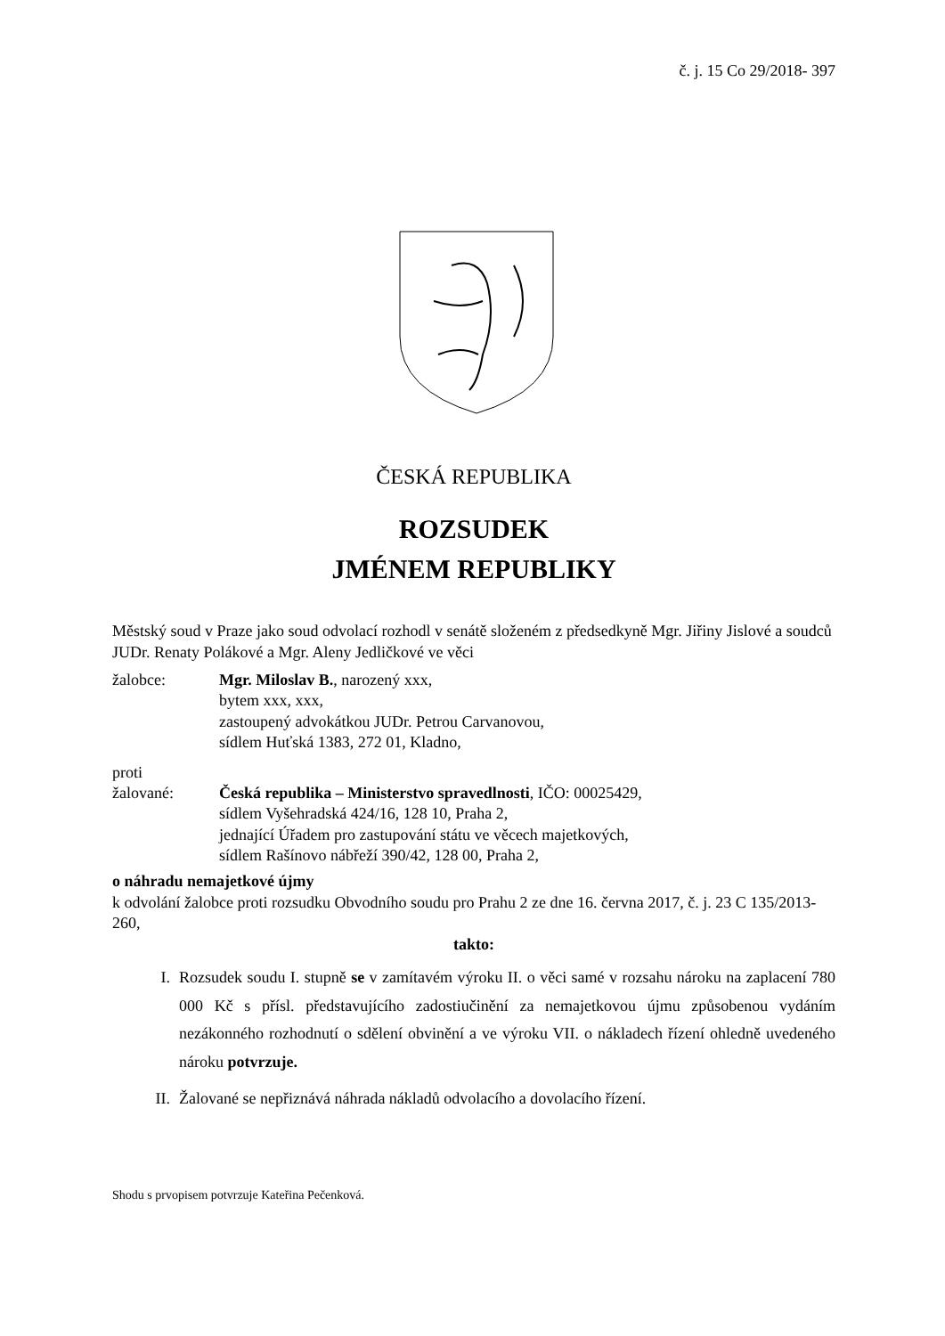č. j. 15 Co 29/2018- 397
ČESKÁ REPUBLIKA
ROZSUDEK
JMÉNEM REPUBLIKY
Městský soud v Praze jako soud odvolací rozhodl v senátě složeném z předsedkyně Mgr. Jiřiny Jislové a soudců JUDr. Renaty Polákové a Mgr. Aleny Jedličkové ve věci
žalobce: Mgr. Miloslav B., narozený xxx,
bytem xxx, xxx,
zastoupený advokátkou JUDr. Petrou Carvanovou,
sídlem Huťská 1383, 272 01, Kladno,
proti
žalované: Česká republika – Ministerstvo spravedlnosti, IČO: 00025429,
sídlem Vyšehradská 424/16, 128 10, Praha 2,
jednající Úřadem pro zastupování státu ve věcech majetkových,
sídlem Rašínovo nábřeží 390/42, 128 00, Praha 2,
o náhradu nemajetkové újmy
k odvolání žalobce proti rozsudku Obvodního soudu pro Prahu 2 ze dne 16. června 2017, č. j. 23 C 135/2013-260,
takto:
I. Rozsudek soudu I. stupně se v zamítavém výroku II. o věci samé v rozsahu nároku na zaplacení 780 000 Kč s přísl. představujícího zadostiučinění za nemajetkovou újmu způsobenou vydáním nezákonného rozhodnutí o sdělení obvinění a ve výroku VII. o nákladech řízení ohledně uvedeného nároku potvrzuje.
II. Žalované se nepřiznává náhrada nákladů odvolacího a dovolacího řízení.
Shodu s prvopisem potvrzuje Kateřina Pečenková.